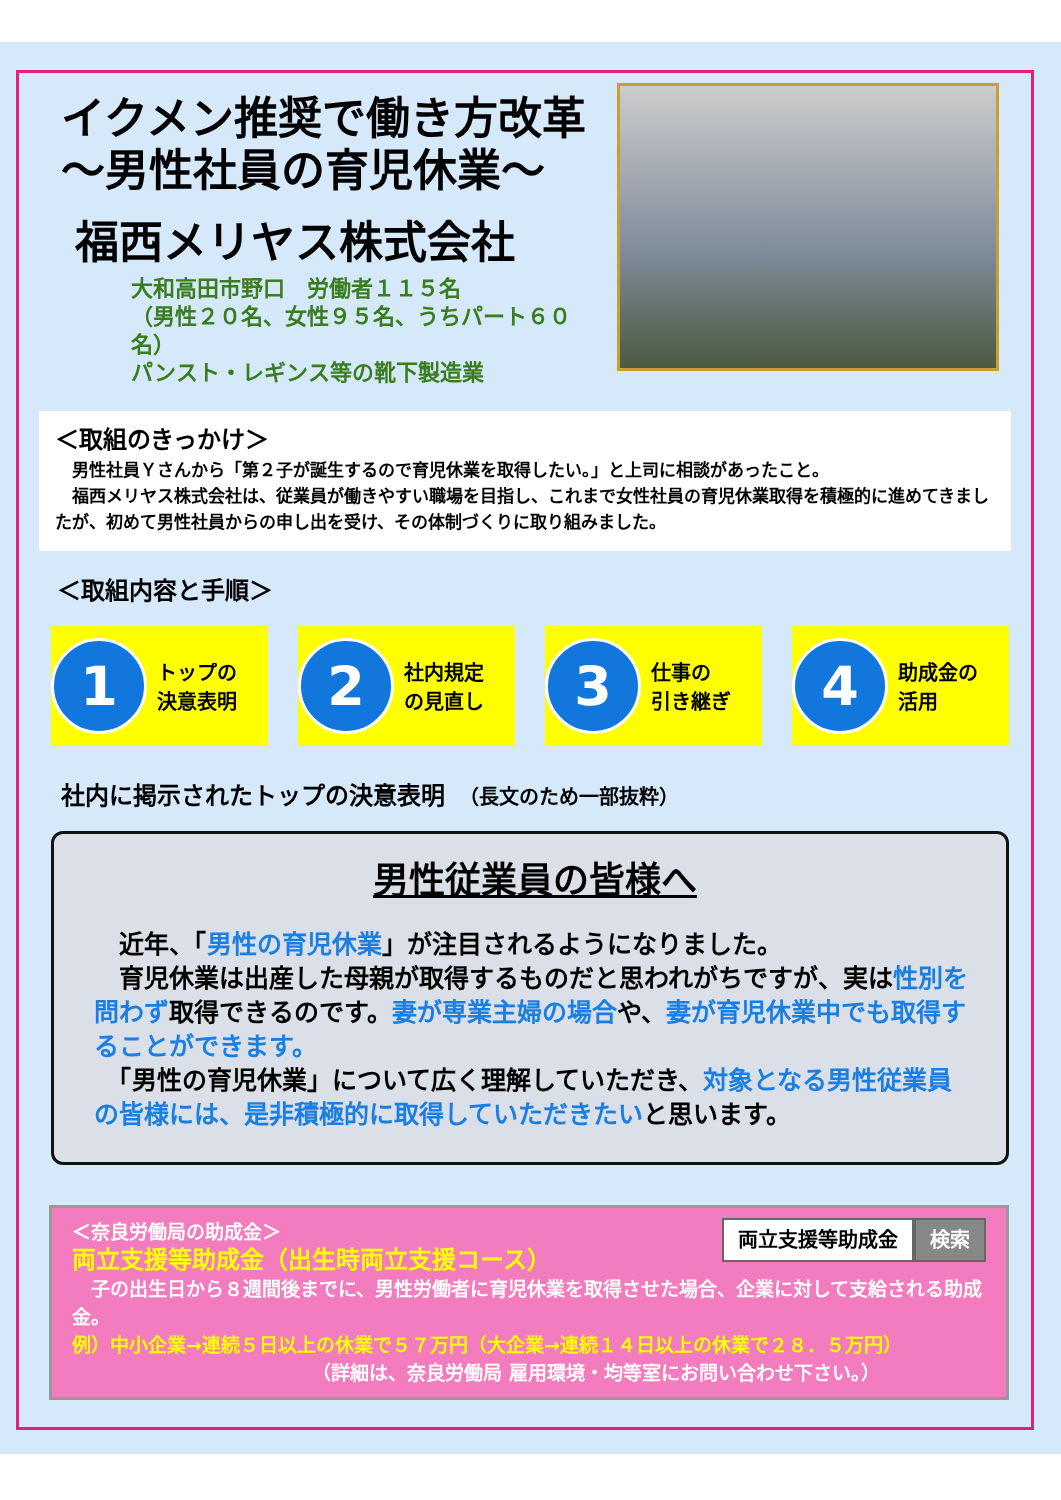イクメン推奨で働き方改革
～男性社員の育児休業～
福西メリヤス株式会社
大和高田市野口　労働者１１５名
（男性２０名、女性９５名、うちパート６０名）
パンスト・レギンス等の靴下製造業
＜取組のきっかけ＞
　男性社員Ｙさんから「第２子が誕生するので育児休業を取得したい。」と上司に相談があったこと。
　福西メリヤス株式会社は、従業員が働きやすい職場を目指し、これまで女性社員の育児休業取得を積極的に進めてきましたが、初めて男性社員からの申し出を受け、その体制づくりに取り組みました。
＜取組内容と手順＞
1
トップの
決意表明
2
社内規定
の見直し
3
仕事の
引き継ぎ
4
助成金の
活用
社内に掲示されたトップの決意表明　（長文のため一部抜粋）
男性従業員の皆様へ
　近年、「男性の育児休業」が注目されるようになりました。
　育児休業は出産した母親が取得するものだと思われがちですが、実は性別を問わず取得できるのです。妻が専業主婦の場合や、妻が育児休業中でも取得することができます。
　「男性の育児休業」について広く理解していただき、対象となる男性従業員の皆様には、是非積極的に取得していただきたいと思います。
両立支援等助成金 検索
＜奈良労働局の助成金＞
両立支援等助成金（出生時両立支援コース）
　子の出生日から８週間後までに、男性労働者に育児休業を取得させた場合、企業に対して支給される助成金。
例）中小企業→連続５日以上の休業で５７万円（大企業→連続１４日以上の休業で２８．５万円）
（詳細は、奈良労働局 雇用環境・均等室にお問い合わせ下さい。）